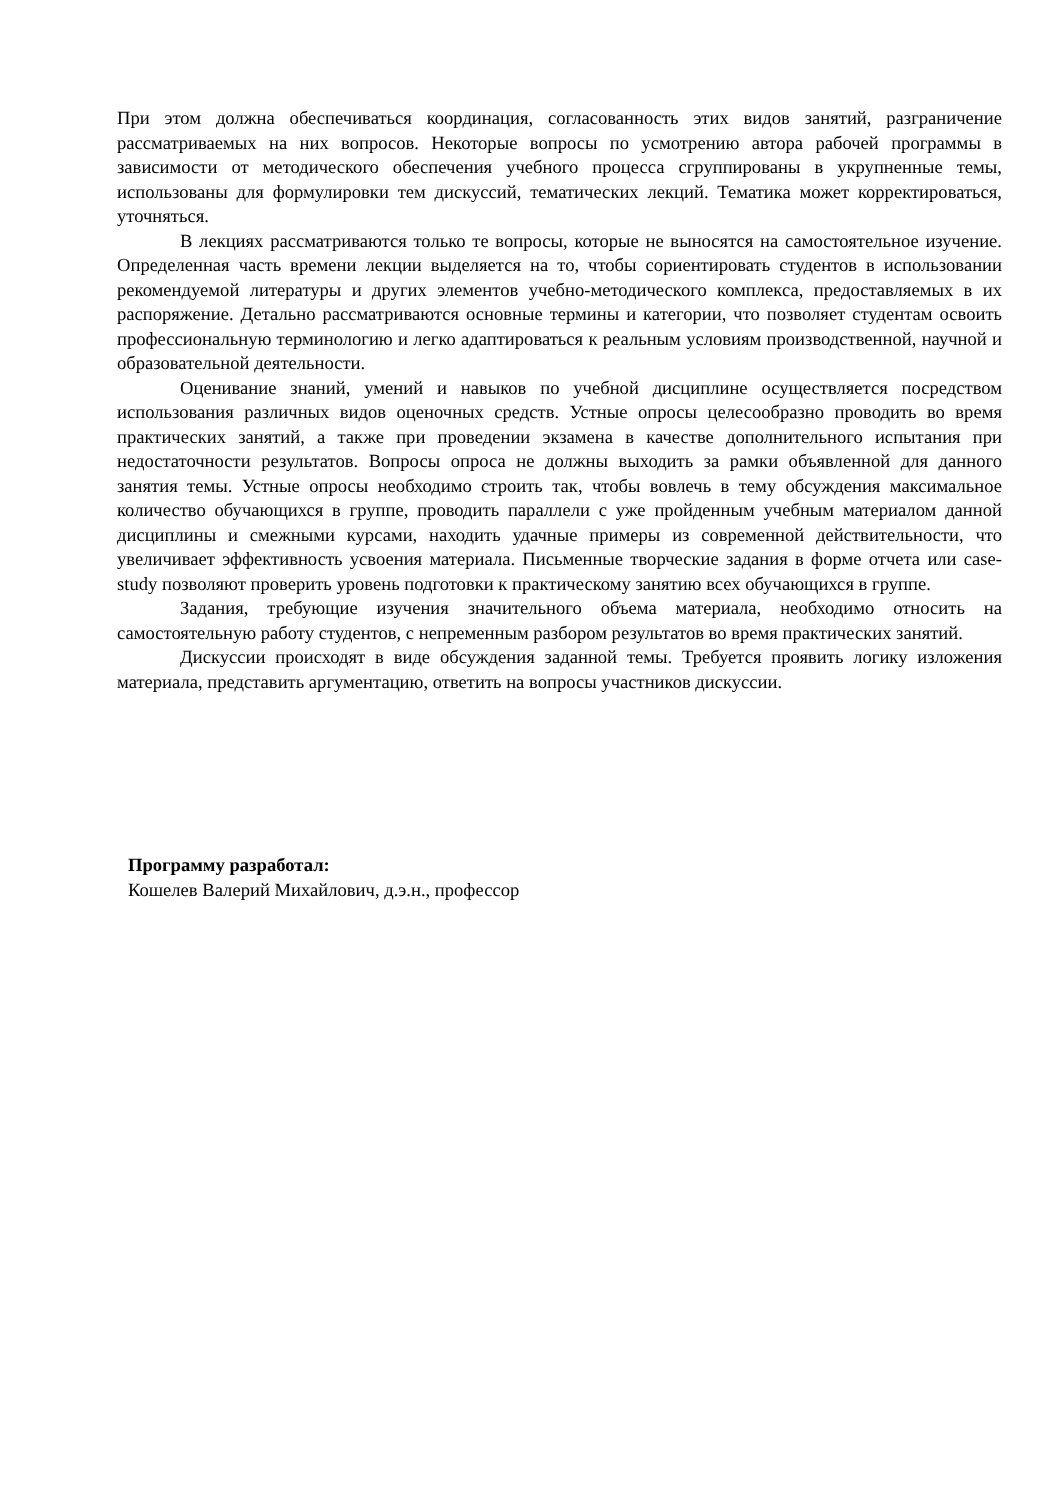При этом должна обеспечиваться координация, согласованность этих видов занятий, разграничение рассматриваемых на них вопросов. Некоторые вопросы по усмотрению автора рабочей программы в зависимости от методического обеспечения учебного процесса сгруппированы в укрупненные темы, использованы для формулировки тем дискуссий, тематических лекций. Тематика может корректироваться, уточняться.
В лекциях рассматриваются только те вопросы, которые не выносятся на самостоятельное изучение. Определенная часть времени лекции выделяется на то, чтобы сориентировать студентов в использовании рекомендуемой литературы и других элементов учебно-методического комплекса, предоставляемых в их распоряжение. Детально рассматриваются основные термины и категории, что позволяет студентам освоить профессиональную терминологию и легко адаптироваться к реальным условиям производственной, научной и образовательной деятельности.
Оценивание знаний, умений и навыков по учебной дисциплине осуществляется посредством использования различных видов оценочных средств. Устные опросы целесообразно проводить во время практических занятий, а также при проведении экзамена в качестве дополнительного испытания при недостаточности результатов. Вопросы опроса не должны выходить за рамки объявленной для данного занятия темы. Устные опросы необходимо строить так, чтобы вовлечь в тему обсуждения максимальное количество обучающихся в группе, проводить параллели с уже пройденным учебным материалом данной дисциплины и смежными курсами, находить удачные примеры из современной действительности, что увеличивает эффективность усвоения материала. Письменные творческие задания в форме отчета или case-study позволяют проверить уровень подготовки к практическому занятию всех обучающихся в группе.
Задания, требующие изучения значительного объема материала, необходимо относить на самостоятельную работу студентов, с непременным разбором результатов во время практических занятий.
Дискуссии происходят в виде обсуждения заданной темы. Требуется проявить логику изложения материала, представить аргументацию, ответить на вопросы участников дискуссии.
Программу разработал:
Кошелев Валерий Михайлович, д.э.н., профессор